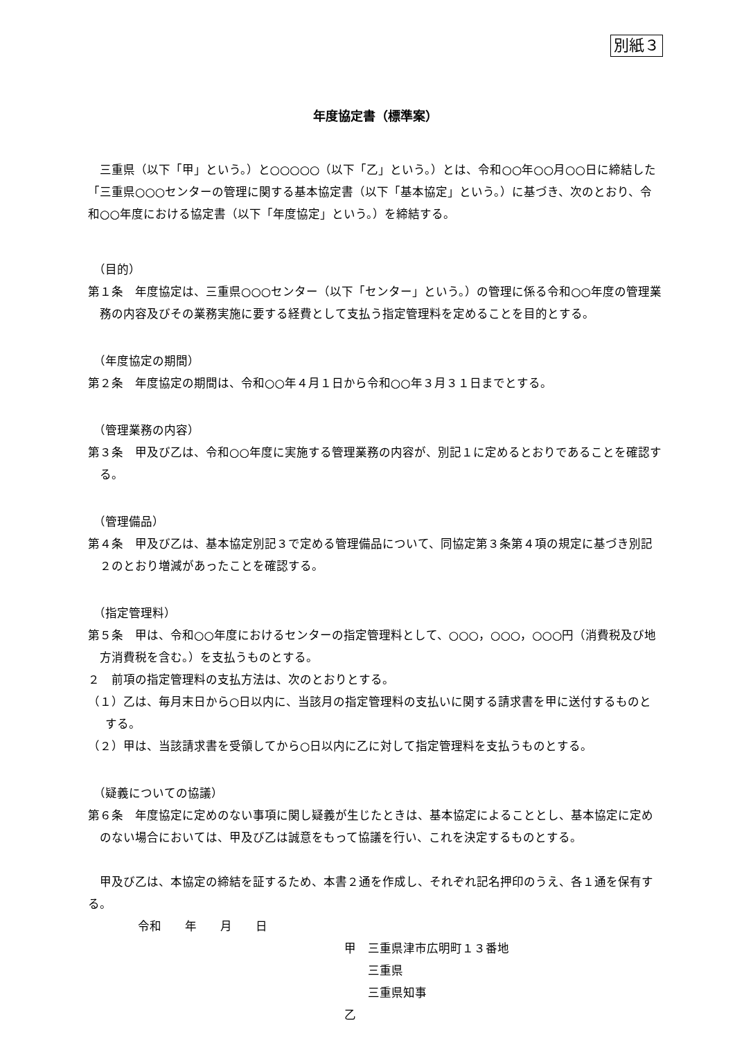別紙３
年度協定書（標準案）
三重県（以下「甲」という。）と○○○○○（以下「乙」という。）とは、令和○○年○○月○○日に締結した「三重県○○○センターの管理に関する基本協定書（以下「基本協定」という。）に基づき、次のとおり、令和○○年度における協定書（以下「年度協定」という。）を締結する。
（目的）
第１条　年度協定は、三重県○○○センター（以下「センター」という。）の管理に係る令和○○年度の管理業務の内容及びその業務実施に要する経費として支払う指定管理料を定めることを目的とする。
（年度協定の期間）
第２条　年度協定の期間は、令和○○年４月１日から令和○○年３月３１日までとする。
（管理業務の内容）
第３条　甲及び乙は、令和○○年度に実施する管理業務の内容が、別記１に定めるとおりであることを確認する。
（管理備品）
第４条　甲及び乙は、基本協定別記３で定める管理備品について、同協定第３条第４項の規定に基づき別記２のとおり増減があったことを確認する。
（指定管理料）
第５条　甲は、令和○○年度におけるセンターの指定管理料として、○○○，○○○，○○○円（消費税及び地方消費税を含む。）を支払うものとする。
２　前項の指定管理料の支払方法は、次のとおりとする。
（１）乙は、毎月末日から○日以内に、当該月の指定管理料の支払いに関する請求書を甲に送付するものとする。
（２）甲は、当該請求書を受領してから○日以内に乙に対して指定管理料を支払うものとする。
（疑義についての協議）
第６条　年度協定に定めのない事項に関し疑義が生じたときは、基本協定によることとし、基本協定に定めのない場合においては、甲及び乙は誠意をもって協議を行い、これを決定するものとする。
甲及び乙は、本協定の締結を証するため、本書２通を作成し、それぞれ記名押印のうえ、各１通を保有する。
令和　　年　　月　　日
甲　三重県津市広明町１３番地
　　三重県
　　三重県知事
乙